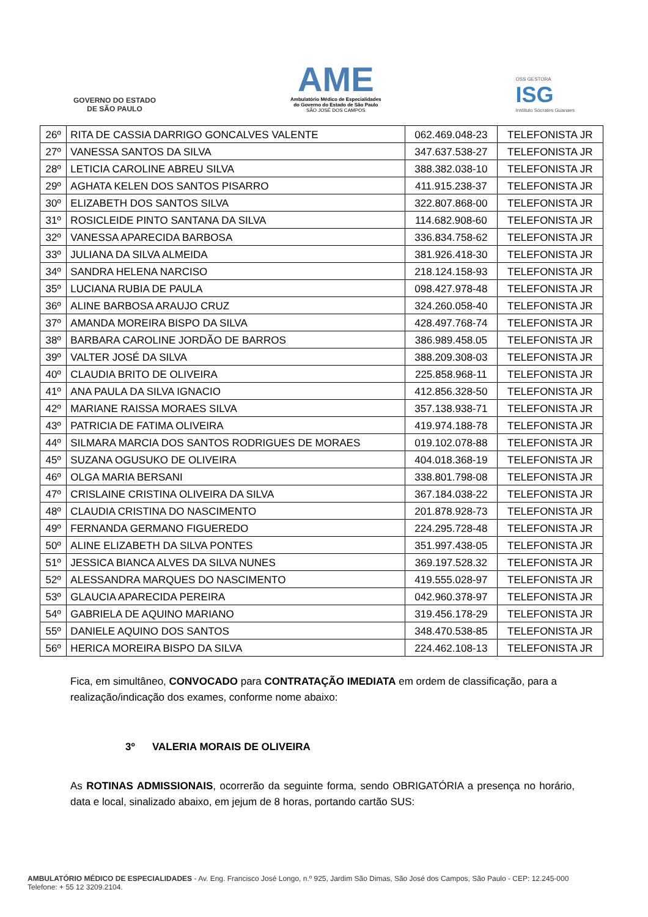GOVERNO DO ESTADO
DE SÃO PAULO
AME
Ambulatório Médico de Especialidades
do Governo do Estado de São Paulo
SÃO JOSÉ DOS CAMPOS
OSS GESTORA
ISG
Instituto Sócrates Guanaes
| 26º | RITA DE CASSIA DARRIGO GONCALVES VALENTE | 062.469.048-23 | TELEFONISTA JR |
| 27º | VANESSA SANTOS DA SILVA | 347.637.538-27 | TELEFONISTA JR |
| 28º | LETICIA CAROLINE ABREU SILVA | 388.382.038-10 | TELEFONISTA JR |
| 29º | AGHATA KELEN DOS SANTOS PISARRO | 411.915.238-37 | TELEFONISTA JR |
| 30º | ELIZABETH DOS SANTOS SILVA | 322.807.868-00 | TELEFONISTA JR |
| 31º | ROSICLEIDE PINTO SANTANA DA SILVA | 114.682.908-60 | TELEFONISTA JR |
| 32º | VANESSA APARECIDA BARBOSA | 336.834.758-62 | TELEFONISTA JR |
| 33º | JULIANA DA SILVA ALMEIDA | 381.926.418-30 | TELEFONISTA JR |
| 34º | SANDRA HELENA NARCISO | 218.124.158-93 | TELEFONISTA JR |
| 35º | LUCIANA RUBIA DE PAULA | 098.427.978-48 | TELEFONISTA JR |
| 36º | ALINE BARBOSA ARAUJO CRUZ | 324.260.058-40 | TELEFONISTA JR |
| 37º | AMANDA MOREIRA BISPO DA SILVA | 428.497.768-74 | TELEFONISTA JR |
| 38º | BARBARA CAROLINE JORDÃO DE BARROS | 386.989.458.05 | TELEFONISTA JR |
| 39º | VALTER JOSÉ DA SILVA | 388.209.308-03 | TELEFONISTA JR |
| 40º | CLAUDIA BRITO DE OLIVEIRA | 225.858.968-11 | TELEFONISTA JR |
| 41º | ANA PAULA DA SILVA IGNACIO | 412.856.328-50 | TELEFONISTA JR |
| 42º | MARIANE RAISSA MORAES SILVA | 357.138.938-71 | TELEFONISTA JR |
| 43º | PATRICIA DE FATIMA OLIVEIRA | 419.974.188-78 | TELEFONISTA JR |
| 44º | SILMARA MARCIA DOS SANTOS RODRIGUES DE MORAES | 019.102.078-88 | TELEFONISTA JR |
| 45º | SUZANA OGUSUKO DE OLIVEIRA | 404.018.368-19 | TELEFONISTA JR |
| 46º | OLGA MARIA BERSANI | 338.801.798-08 | TELEFONISTA JR |
| 47º | CRISLAINE CRISTINA OLIVEIRA DA SILVA | 367.184.038-22 | TELEFONISTA JR |
| 48º | CLAUDIA CRISTINA DO NASCIMENTO | 201.878.928-73 | TELEFONISTA JR |
| 49º | FERNANDA GERMANO FIGUEREDO | 224.295.728-48 | TELEFONISTA JR |
| 50º | ALINE ELIZABETH DA SILVA PONTES | 351.997.438-05 | TELEFONISTA JR |
| 51º | JESSICA BIANCA ALVES DA SILVA NUNES | 369.197.528.32 | TELEFONISTA JR |
| 52º | ALESSANDRA MARQUES DO NASCIMENTO | 419.555.028-97 | TELEFONISTA JR |
| 53º | GLAUCIA APARECIDA PEREIRA | 042.960.378-97 | TELEFONISTA JR |
| 54º | GABRIELA DE AQUINO MARIANO | 319.456.178-29 | TELEFONISTA JR |
| 55º | DANIELE AQUINO DOS SANTOS | 348.470.538-85 | TELEFONISTA JR |
| 56º | HERICA MOREIRA BISPO DA SILVA | 224.462.108-13 | TELEFONISTA JR |
Fica, em simultâneo, CONVOCADO para CONTRATAÇÃO IMEDIATA em ordem de classificação, para a realização/indicação dos exames, conforme nome abaixo:
3º VALERIA MORAIS DE OLIVEIRA
As ROTINAS ADMISSIONAIS, ocorrerão da seguinte forma, sendo OBRIGATÓRIA a presença no horário, data e local, sinalizado abaixo, em jejum de 8 horas, portando cartão SUS:
AMBULATÓRIO MÉDICO DE ESPECIALIDADES - Av. Eng. Francisco José Longo, n.º 925, Jardim São Dimas, São José dos Campos, São Paulo - CEP: 12.245-000
Telefone: + 55 12 3209.2104.